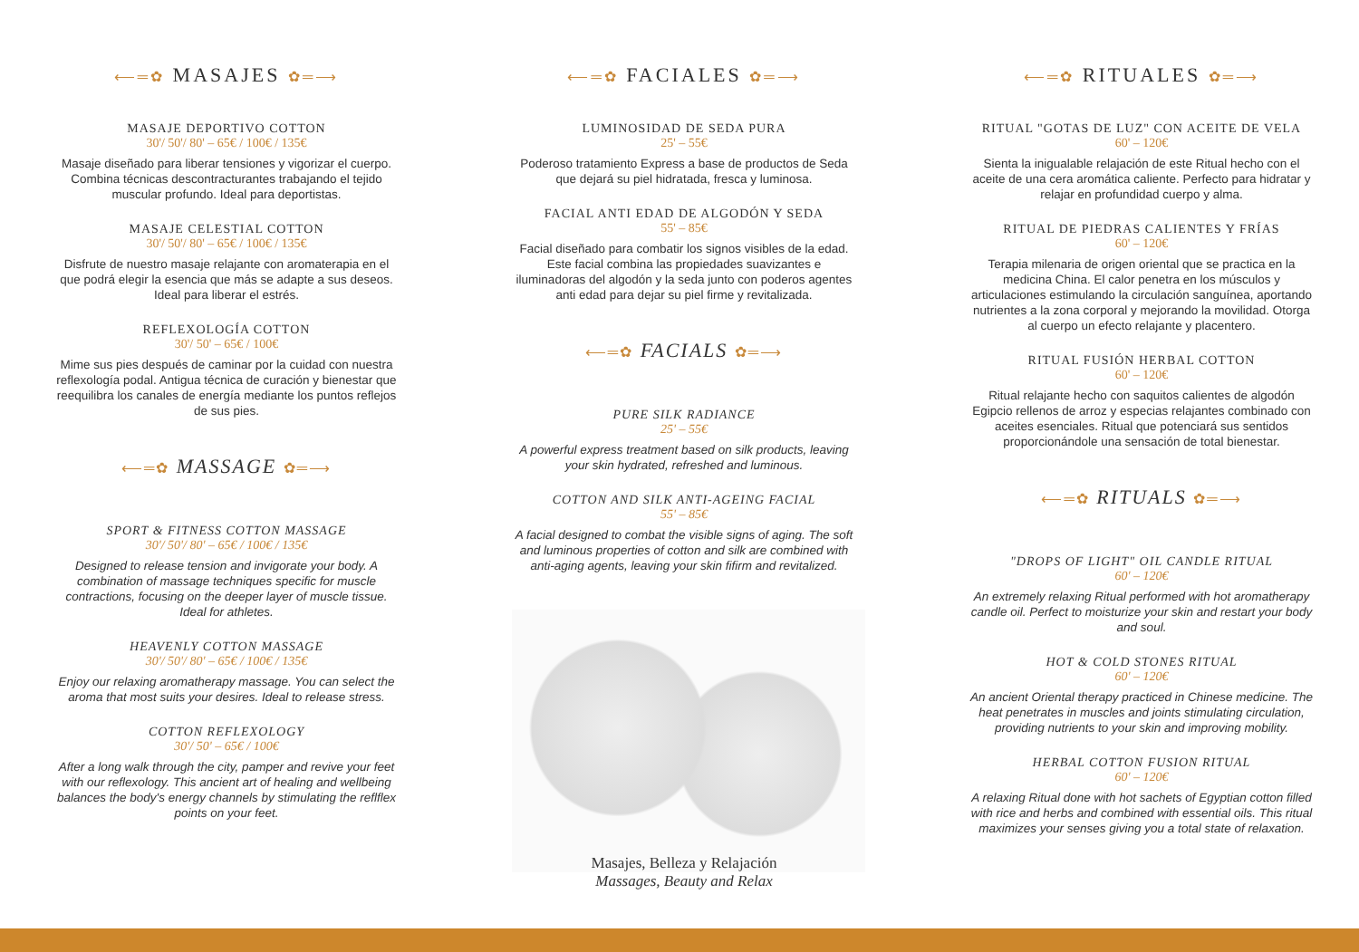⟵═✿ MASAJES ✿═⟶
MASAJE DEPORTIVO COTTON
30'/ 50'/ 80' – 65€ / 100€ / 135€
Masaje diseñado para liberar tensiones y vigorizar el cuerpo. Combina técnicas descontracturantes trabajando el tejido muscular profundo. Ideal para deportistas.
MASAJE CELESTIAL COTTON
30'/ 50'/ 80' – 65€ / 100€ / 135€
Disfrute de nuestro masaje relajante con aromaterapia en el que podrá elegir la esencia que más se adapte a sus deseos. Ideal para liberar el estrés.
REFLEXOLOGÍA COTTON
30'/ 50' – 65€ / 100€
Mime sus pies después de caminar por la cuidad con nuestra reflexología podal. Antigua técnica de curación y bienestar que reequilibra los canales de energía mediante los puntos reflejos de sus pies.
⟵═✿ MASSAGE ✿═⟶
SPORT & FITNESS COTTON MASSAGE
30'/ 50'/ 80' – 65€ / 100€ / 135€
Designed to release tension and invigorate your body. A combination of massage techniques specific for muscle contractions, focusing on the deeper layer of muscle tissue. Ideal for athletes.
HEAVENLY COTTON MASSAGE
30'/ 50'/ 80' – 65€ / 100€ / 135€
Enjoy our relaxing aromatherapy massage. You can select the aroma that most suits your desires. Ideal to release stress.
COTTON REFLEXOLOGY
30'/ 50' – 65€ / 100€
After a long walk through the city, pamper and revive your feet with our reflexology. This ancient art of healing and wellbeing balances the body's energy channels by stimulating the reflflex points on your feet.
⟵═✿ FACIALES ✿═⟶
LUMINOSIDAD DE SEDA PURA
25' – 55€
Poderoso tratamiento Express a base de productos de Seda que dejará su piel hidratada, fresca y luminosa.
FACIAL ANTI EDAD DE ALGODÓN Y SEDA
55' – 85€
Facial diseñado para combatir los signos visibles de la edad. Este facial combina las propiedades suavizantes e iluminadoras del algodón y la seda junto con poderos agentes anti edad para dejar su piel firme y revitalizada.
⟵═✿ FACIALS ✿═⟶
PURE SILK RADIANCE
25' – 55€
A powerful express treatment based on silk products, leaving your skin hydrated, refreshed and luminous.
COTTON AND SILK ANTI-AGEING FACIAL
55' – 85€
A facial designed to combat the visible signs of aging. The soft and luminous properties of cotton and silk are combined with anti-aging agents, leaving your skin fifirm and revitalized.
Masajes, Belleza y Relajación
Massages, Beauty and Relax
⟵═✿ RITUALES ✿═⟶
RITUAL "GOTAS DE LUZ" CON ACEITE DE VELA
60' – 120€
Sienta la inigualable relajación de este Ritual hecho con el aceite de una cera aromática caliente. Perfecto para hidratar y relajar en profundidad cuerpo y alma.
RITUAL DE PIEDRAS CALIENTES Y FRÍAS
60' – 120€
Terapia milenaria de origen oriental que se practica en la medicina China. El calor penetra en los músculos y articulaciones estimulando la circulación sanguínea, aportando nutrientes a la zona corporal y mejorando la movilidad. Otorga al cuerpo un efecto relajante y placentero.
RITUAL FUSIÓN HERBAL COTTON
60' – 120€
Ritual relajante hecho con saquitos calientes de algodón Egipcio rellenos de arroz y especias relajantes combinado con aceites esenciales. Ritual que potenciará sus sentidos proporcionándole una sensación de total bienestar.
⟵═✿ RITUALS ✿═⟶
"DROPS OF LIGHT" OIL CANDLE RITUAL
60' – 120€
An extremely relaxing Ritual performed with hot aromatherapy candle oil. Perfect to moisturize your skin and restart your body and soul.
HOT & COLD STONES RITUAL
60' – 120€
An ancient Oriental therapy practiced in Chinese medicine. The heat penetrates in muscles and joints stimulating circulation, providing nutrients to your skin and improving mobility.
HERBAL COTTON FUSION RITUAL
60' – 120€
A relaxing Ritual done with hot sachets of Egyptian cotton filled with rice and herbs and combined with essential oils. This ritual maximizes your senses giving you a total state of relaxation.